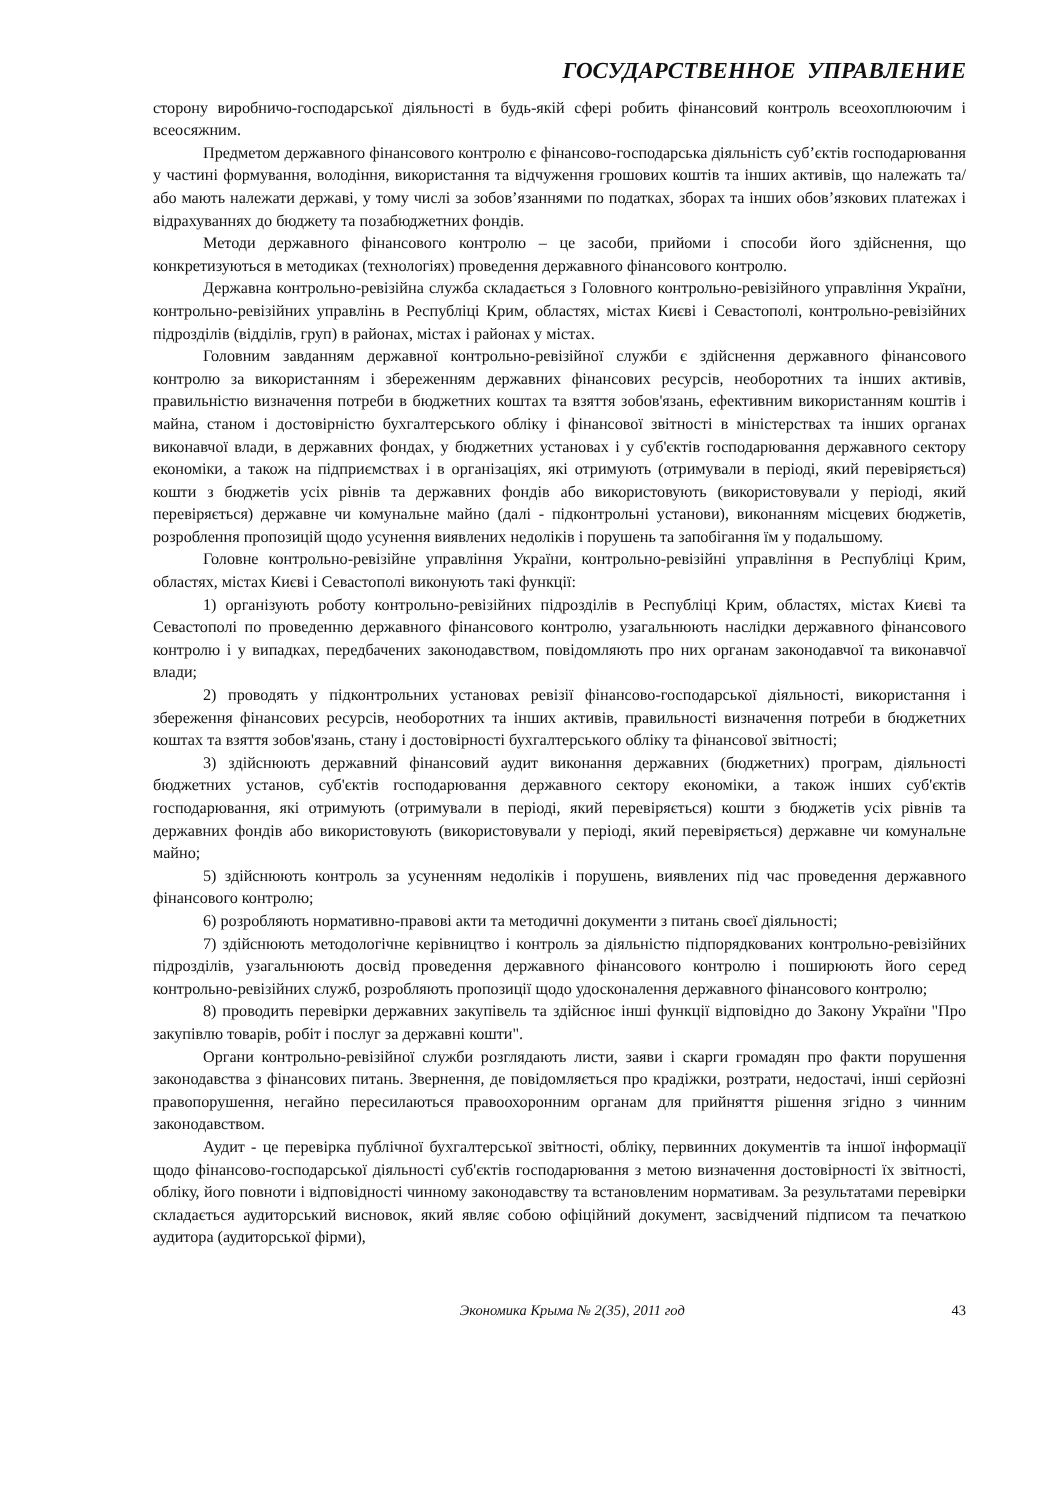ГОСУДАРСТВЕННОЕ УПРАВЛЕНИЕ
сторону виробничо-господарської діяльності в будь-якій сфері робить фінансовий контроль всеохоплюючим і всеосяжним.
Предметом державного фінансового контролю є фінансово-господарська діяльність суб’єктів господарювання у частині формування, володіння, використання та відчуження грошових коштів та інших активів, що належать та/або мають належати державі, у тому числі за зобов’язаннями по податках, зборах та інших обов’язкових платежах і відрахуваннях до бюджету та позабюджетних фондів.
Методи державного фінансового контролю – це засоби, прийоми і способи його здійснення, що конкретизуються в методиках (технологіях) проведення державного фінансового контролю.
Державна контрольно-ревізійна служба складається з Головного контрольно-ревізійного управління України, контрольно-ревізійних управлінь в Республіці Крим, областях, містах Києві і Севастополі, контрольно-ревізійних підрозділів (відділів, груп) в районах, містах і районах у містах.
Головним завданням державної контрольно-ревізійної служби є здійснення державного фінансового контролю за використанням і збереженням державних фінансових ресурсів, необоротних та інших активів, правильністю визначення потреби в бюджетних коштах та взяття зобов'язань, ефективним використанням коштів і майна, станом і достовірністю бухгалтерського обліку і фінансової звітності в міністерствах та інших органах виконавчої влади, в державних фондах, у бюджетних установах і у суб'єктів господарювання державного сектору економіки, а також на підприємствах і в організаціях, які отримують (отримували в періоді, який перевіряється) кошти з бюджетів усіх рівнів та державних фондів або використовують (використовували у періоді, який перевіряється) державне чи комунальне майно (далі - підконтрольні установи), виконанням місцевих бюджетів, розроблення пропозицій щодо усунення виявлених недоліків і порушень та запобігання їм у подальшому.
Головне контрольно-ревізійне управління України, контрольно-ревізійні управління в Республіці Крим, областях, містах Києві і Севастополі виконують такі функції:
1) організують роботу контрольно-ревізійних підрозділів в Республіці Крим, областях, містах Києві та Севастополі по проведенню державного фінансового контролю, узагальнюють наслідки державного фінансового контролю і у випадках, передбачених законодавством, повідомляють про них органам законодавчої та виконавчої влади;
2) проводять у підконтрольних установах ревізії фінансово-господарської діяльності, використання і збереження фінансових ресурсів, необоротних та інших активів, правильності визначення потреби в бюджетних коштах та взяття зобов'язань, стану і достовірності бухгалтерського обліку та фінансової звітності;
3) здійснюють державний фінансовий аудит виконання державних (бюджетних) програм, діяльності бюджетних установ, суб'єктів господарювання державного сектору економіки, а також інших суб'єктів господарювання, які отримують (отримували в періоді, який перевіряється) кошти з бюджетів усіх рівнів та державних фондів або використовують (використовували у періоді, який перевіряється) державне чи комунальне майно;
5) здійснюють контроль за усуненням недоліків і порушень, виявлених під час проведення державного фінансового контролю;
6) розробляють нормативно-правові акти та методичні документи з питань своєї діяльності;
7) здійснюють методологічне керівництво і контроль за діяльністю підпорядкованих контрольно-ревізійних підрозділів, узагальнюють досвід проведення державного фінансового контролю і поширюють його серед контрольно-ревізійних служб, розробляють пропозиції щодо удосконалення державного фінансового контролю;
8) проводить перевірки державних закупівель та здійснює інші функції відповідно до Закону України "Про закупівлю товарів, робіт і послуг за державні кошти".
Органи контрольно-ревізійної служби розглядають листи, заяви і скарги громадян про факти порушення законодавства з фінансових питань. Звернення, де повідомляється про крадіжки, розтрати, недостачі, інші серйозні правопорушення, негайно пересилаються правоохоронним органам для прийняття рішення згідно з чинним законодавством.
Аудит - це перевірка публічної бухгалтерської звітності, обліку, первинних документів та іншої інформації щодо фінансово-господарської діяльності суб'єктів господарювання з метою визначення достовірності їх звітності, обліку, його повноти і відповідності чинному законодавству та встановленим нормативам. За результатами перевірки складається аудиторський висновок, який являє собою офіційний документ, засвідчений підписом та печаткою аудитора (аудиторської фірми),
Экономика Крыма № 2(35), 2011 год 43